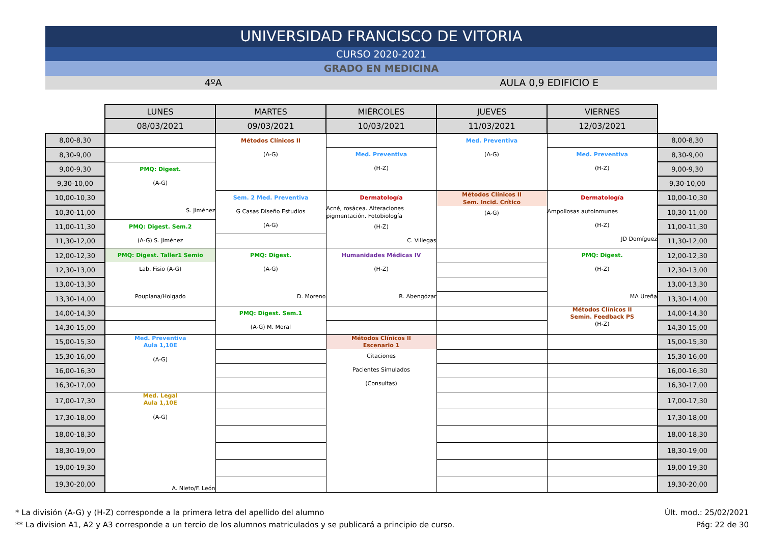UNIVERSIDAD FRANCISCO DE VITORIA
CURSO 2020-2021
GRADO EN MEDICINA
4ºA AULA 0,9 EDIFICIO E
| | LUNES | MARTES | MIÉRCOLES | JUEVES | VIERNES | |
| | 08/03/2021 | 09/03/2021 | 10/03/2021 | 11/03/2021 | 12/03/2021 | |
| 8,00-8,30 | | Métodos Clínicos II (A-G) | | Med. Preventiva (A-G) | | 8,00-8,30 |
| 8,30-9,00 | | | Med. Preventiva (H-Z) | | Med. Preventiva (H-Z) | 8,30-9,00 |
| 9,00-9,30 | PMQ: Digest. (A-G) S. Jiménez | | | | | 9,00-9,30 |
| 9,30-10,00 | | | | | | 9,30-10,00 |
| 10,00-10,30 | | Sem. 2 Med. Preventiva G Casas Diseño Estudios (A-G) | Dermatología Acné, rosácea. Alteraciones pigmentación. Fotobiología (H-Z) C. Villegas | Métodos Clínicos II Sem. Incid. Crítico (A-G) | Dermatología Ampollosas autoinmunes (H-Z) JD Domíguez | 10,00-10,30 |
| 10,30-11,00 | | | | | | 10,30-11,00 |
| 11,00-11,30 | PMQ: Digest. Sem.2 (A-G) S. Jiménez | | | | | 11,00-11,30 |
| 11,30-12,00 | | | | | | 11,30-12,00 |
| 12,00-12,30 | PMQ: Digest. Taller1 Semio Lab. Fisio (A-G) Pouplana/Holgado | PMQ: Digest. (A-G) D. Moreno | Humanidades Médicas IV (H-Z) R. Abengózar | | PMQ: Digest. (H-Z) MA Ureña | 12,00-12,30 |
| 12,30-13,00 | | | | | | 12,30-13,00 |
| 13,00-13,30 | | | | | | 13,00-13,30 |
| 13,30-14,00 | | | | | | 13,30-14,00 |
| 14,00-14,30 | | PMQ: Digest. Sem.1 (A-G) M. Moral | | | Métodos Clínicos II Semin. Feedback PS (H-Z) | 14,00-14,30 |
| 14,30-15,00 | | | | | | 14,30-15,00 |
| 15,00-15,30 | Med. Preventiva Aula 1,10E (A-G) | | Métodos Clínicos II Escenario 1 Citaciones Pacientes Simulados (Consultas) | | | 15,00-15,30 |
| 15,30-16,00 | | | | | | 15,30-16,00 |
| 16,00-16,30 | | | | | | 16,00-16,30 |
| 16,30-17,00 | | | | | | 16,30-17,00 |
| 17,00-17,30 | Med. Legal Aula 1,10E (A-G) A. Nieto/F. León | | | | | 17,00-17,30 |
| 17,30-18,00 | | | | | | 17,30-18,00 |
| 18,00-18,30 | | | | | | 18,00-18,30 |
| 18,30-19,00 | | | | | | 18,30-19,00 |
| 19,00-19,30 | | | | | | 19,00-19,30 |
| 19,30-20,00 | | | | | | 19,30-20,00 |
* La división (A-G) y (H-Z) corresponde a la primera letra del apellido del alumno
** La division A1, A2 y A3 corresponde a un tercio de los alumnos matriculados y se publicará a principio de curso.
Últ. mod.: 25/02/2021
Pág: 22 de 30